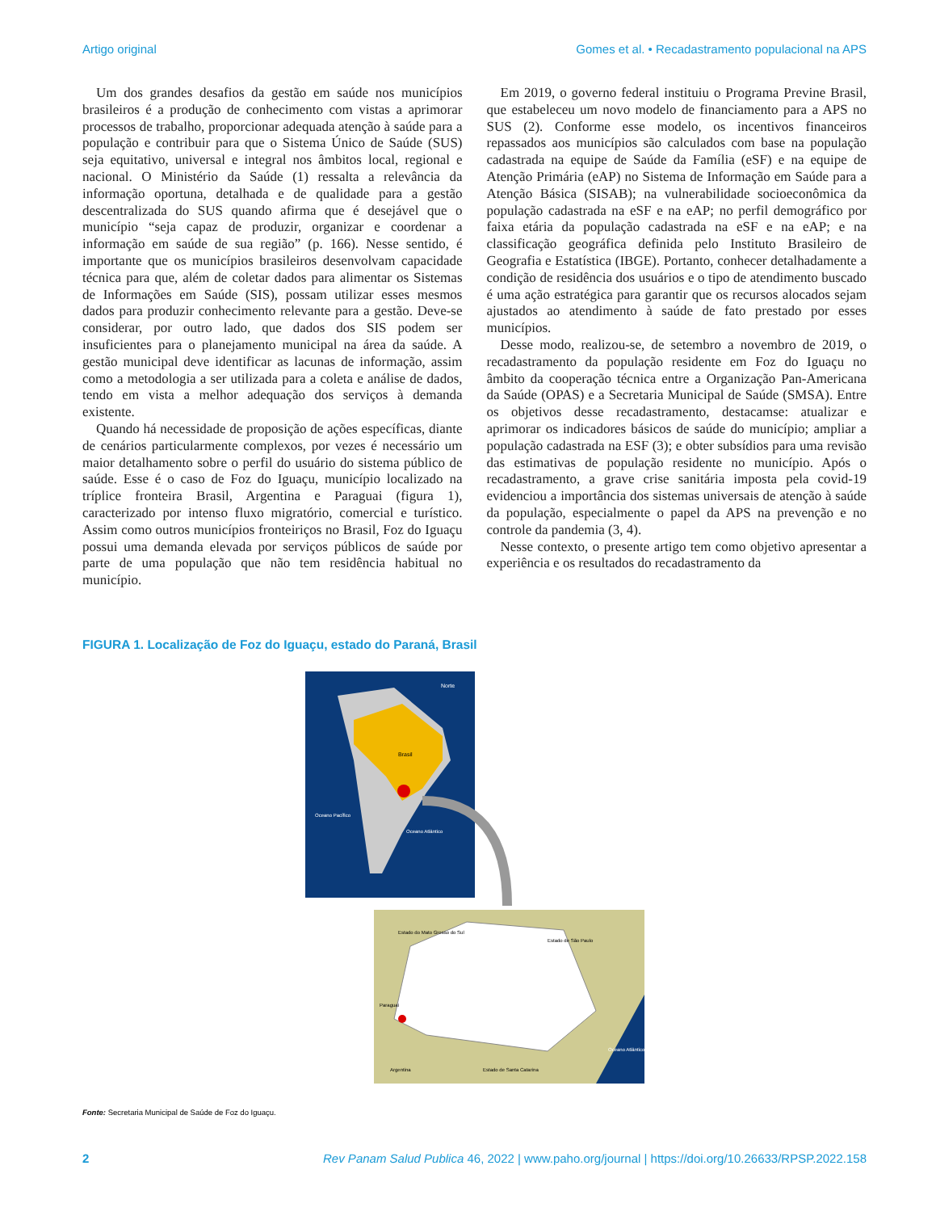Artigo original Gomes et al. • Recadastramento populacional na APS
Um dos grandes desafios da gestão em saúde nos municípios brasileiros é a produção de conhecimento com vistas a aprimorar processos de trabalho, proporcionar adequada atenção à saúde para a população e contribuir para que o Sistema Único de Saúde (SUS) seja equitativo, universal e integral nos âmbitos local, regional e nacional. O Ministério da Saúde (1) ressalta a relevância da informação oportuna, detalhada e de qualidade para a gestão descentralizada do SUS quando afirma que é desejável que o município “seja capaz de produzir, organizar e coordenar a informação em saúde de sua região” (p. 166). Nesse sentido, é importante que os municípios brasileiros desenvolvam capacidade técnica para que, além de coletar dados para alimentar os Sistemas de Informações em Saúde (SIS), possam utilizar esses mesmos dados para produzir conhecimento relevante para a gestão. Deve-se considerar, por outro lado, que dados dos SIS podem ser insuficientes para o planejamento municipal na área da saúde. A gestão municipal deve identificar as lacunas de informação, assim como a metodologia a ser utilizada para a coleta e análise de dados, tendo em vista a melhor adequação dos serviços à demanda existente.
Quando há necessidade de proposição de ações específicas, diante de cenários particularmente complexos, por vezes é necessário um maior detalhamento sobre o perfil do usuário do sistema público de saúde. Esse é o caso de Foz do Iguaçu, município localizado na tríplice fronteira Brasil, Argentina e Paraguai (figura 1), caracterizado por intenso fluxo migratório, comercial e turístico. Assim como outros municípios fronteiriços no Brasil, Foz do Iguaçu possui uma demanda elevada por serviços públicos de saúde por parte de uma população que não tem residência habitual no município.
Em 2019, o governo federal instituiu o Programa Previne Brasil, que estabeleceu um novo modelo de financiamento para a APS no SUS (2). Conforme esse modelo, os incentivos financeiros repassados aos municípios são calculados com base na população cadastrada na equipe de Saúde da Família (eSF) e na equipe de Atenção Primária (eAP) no Sistema de Informação em Saúde para a Atenção Básica (SISAB); na vulnerabilidade socioeconômica da população cadastrada na eSF e na eAP; no perfil demográfico por faixa etária da população cadastrada na eSF e na eAP; e na classificação geográfica definida pelo Instituto Brasileiro de Geografia e Estatística (IBGE). Portanto, conhecer detalhadamente a condição de residência dos usuários e o tipo de atendimento buscado é uma ação estratégica para garantir que os recursos alocados sejam ajustados ao atendimento à saúde de fato prestado por esses municípios.
Desse modo, realizou-se, de setembro a novembro de 2019, o recadastramento da população residente em Foz do Iguaçu no âmbito da cooperação técnica entre a Organização Pan-Americana da Saúde (OPAS) e a Secretaria Municipal de Saúde (SMSA). Entre os objetivos desse recadastramento, destacamse: atualizar e aprimorar os indicadores básicos de saúde do município; ampliar a população cadastrada na ESF (3); e obter subsídios para uma revisão das estimativas de população residente no município. Após o recadastramento, a grave crise sanitária imposta pela covid-19 evidenciou a importância dos sistemas universais de atenção à saúde da população, especialmente o papel da APS na prevenção e no controle da pandemia (3, 4).
Nesse contexto, o presente artigo tem como objetivo apresentar a experiência e os resultados do recadastramento da
FIGURA 1. Localização de Foz do Iguaçu, estado do Paraná, Brasil
Norte
Brasil
Oceano Pacífico
Oceano Atlântico
Estado do Mato Grosso do Sul
Estado de São Paulo
Paraguai
Argentina
Estado de Santa Catarina
Oceano Atlântico
Fonte: Secretaria Municipal de Saúde de Foz do Iguaçu.
2 Rev Panam Salud Publica 46, 2022 | www.paho.org/journal | https://doi.org/10.26633/RPSP.2022.158